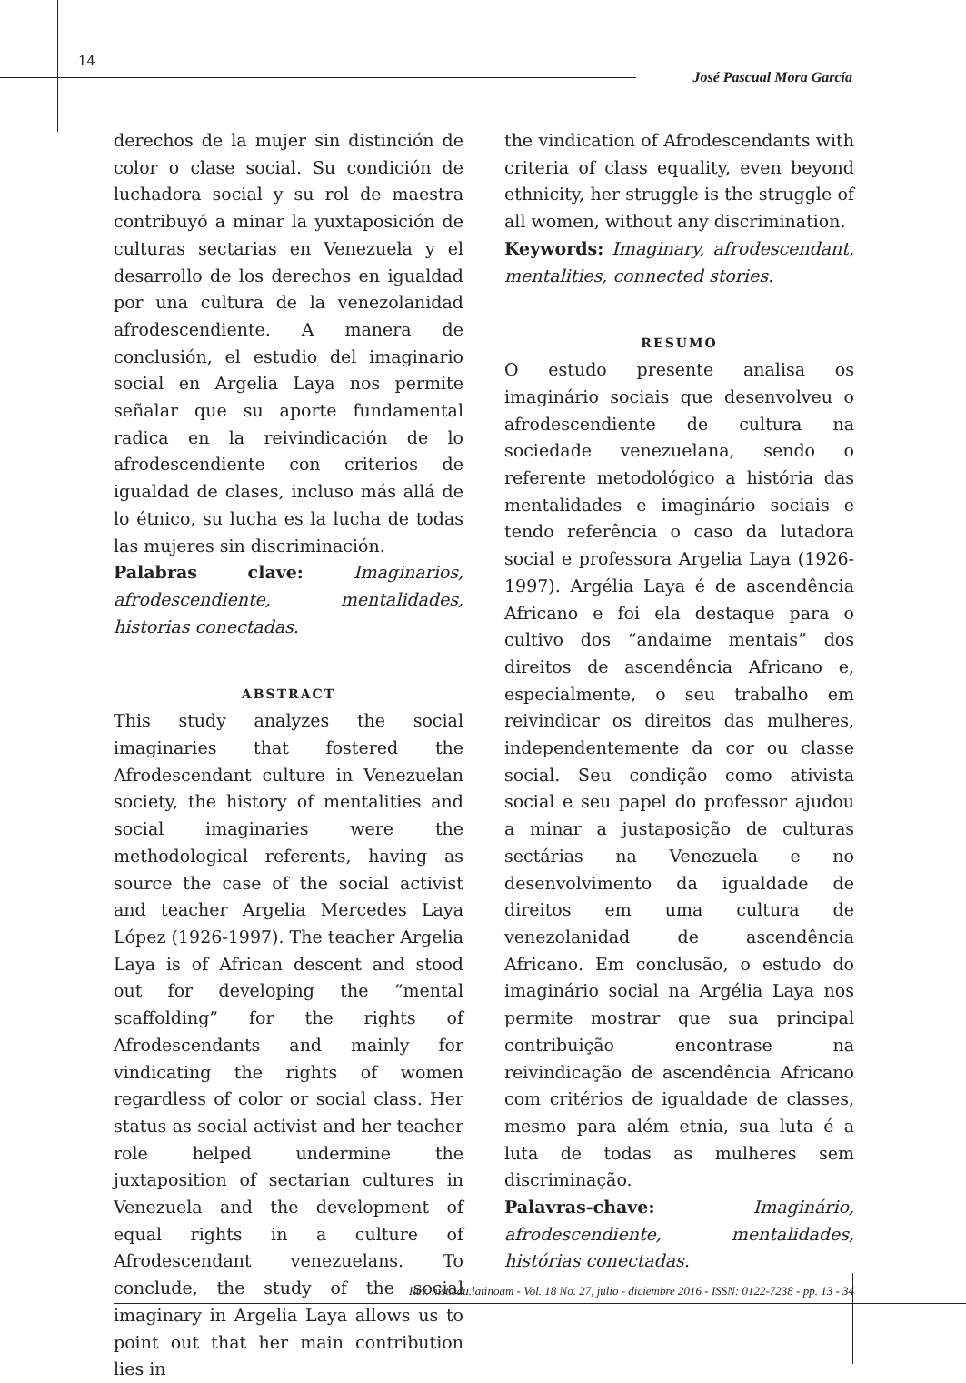14
José Pascual Mora García
derechos de la mujer sin distinción de color o clase social. Su condición de luchadora social y su rol de maestra contribuyó a minar la yuxtaposición de culturas sectarias en Venezuela y el desarrollo de los derechos en igualdad por una cultura de la venezolanidad afrodescendiente. A manera de conclusión, el estudio del imaginario social en Argelia Laya nos permite señalar que su aporte fundamental radica en la reivindicación de lo afrodescendiente con criterios de igualdad de clases, incluso más allá de lo étnico, su lucha es la lucha de todas las mujeres sin discriminación.
Palabras clave: Imaginarios, afrodescendiente, mentalidades, historias conectadas.
ABSTRACT
This study analyzes the social imaginaries that fostered the Afrodescendant culture in Venezuelan society, the history of mentalities and social imaginaries were the methodological referents, having as source the case of the social activist and teacher Argelia Mercedes Laya López (1926-1997). The teacher Argelia Laya is of African descent and stood out for developing the “mental scaffolding” for the rights of Afrodescendants and mainly for vindicating the rights of women regardless of color or social class. Her status as social activist and her teacher role helped undermine the juxtaposition of sectarian cultures in Venezuela and the development of equal rights in a culture of Afrodescendant venezuelans. To conclude, the study of the social imaginary in Argelia Laya allows us to point out that her main contribution lies in
the vindication of Afrodescendants with criteria of class equality, even beyond ethnicity, her struggle is the struggle of all women, without any discrimination.
Keywords: Imaginary, afrodescendant, mentalities, connected stories.
RESUMO
O estudo presente analisa os imaginário sociais que desenvolveu o afrodescendiente de cultura na sociedade venezuelana, sendo o referente metodológico a história das mentalidades e imaginário sociais e tendo referência o caso da lutadora social e professora Argelia Laya (1926-1997). Argélia Laya é de ascendência Africano e foi ela destaque para o cultivo dos “andaime mentais” dos direitos de ascendência Africano e, especialmente, o seu trabalho em reivindicar os direitos das mulheres, independentemente da cor ou classe social. Seu condição como ativista social e seu papel do professor ajudou a minar a justaposição de culturas sectárias na Venezuela e no desenvolvimento da igualdade de direitos em uma cultura de venezolanidad de ascendência Africano. Em conclusão, o estudo do imaginário social na Argélia Laya nos permite mostrar que sua principal contribuição encontrase na reivindicação de ascendência Africano com critérios de igualdade de classes, mesmo para além etnia, sua luta é a luta de todas as mulheres sem discriminação.
Palavras-chave: Imaginário, afrodescendiente, mentalidades, histórias conectadas.
Rev. hist.edu.latinoam - Vol. 18 No. 27, julio - diciembre 2016 - ISSN: 0122-7238 - pp. 13 - 34